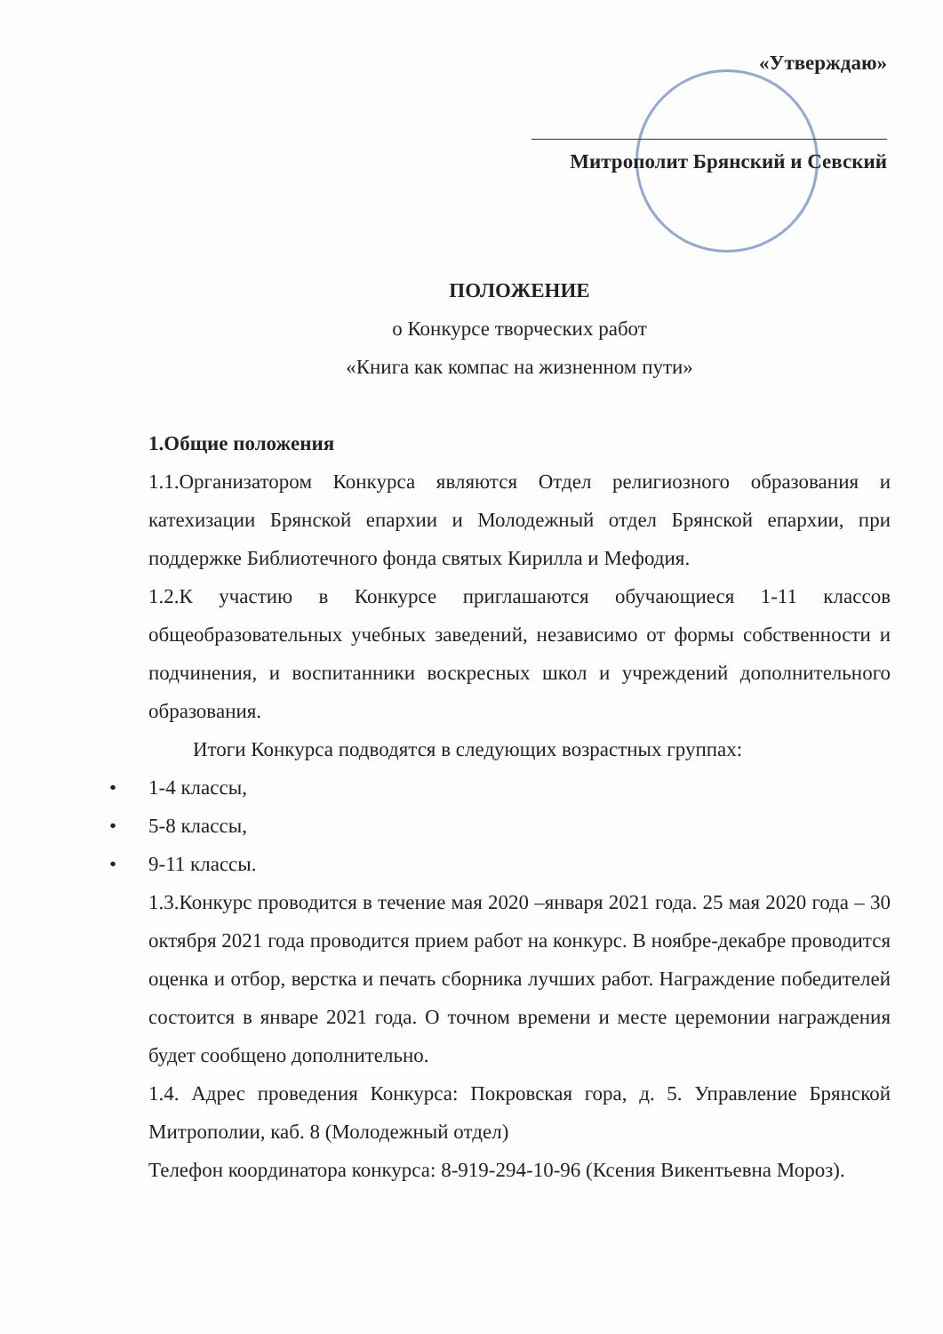«Утверждаю»
Митрополит Брянский и Севский
ПОЛОЖЕНИЕ
о Конкурсе творческих работ
«Книга как компас на жизненном пути»
1.Общие положения
1.1.Организатором Конкурса являются Отдел религиозного образования и катехизации Брянской епархии и Молодежный отдел Брянской епархии, при поддержке Библиотечного фонда святых Кирилла и Мефодия.
1.2.К участию в Конкурсе приглашаются обучающиеся 1-11 классов общеобразовательных учебных заведений, независимо от формы собственности и подчинения, и воспитанники воскресных школ и учреждений дополнительного образования.
Итоги Конкурса подводятся в следующих возрастных группах:
• 1-4 классы,
• 5-8 классы,
• 9-11 классы.
1.3.Конкурс проводится в течение мая 2020 –января 2021 года. 25 мая 2020 года – 30 октября 2021 года проводится прием работ на конкурс. В ноябре-декабре проводится оценка и отбор, верстка и печать сборника лучших работ. Награждение победителей состоится в январе 2021 года. О точном времени и месте церемонии награждения будет сообщено дополнительно.
1.4. Адрес проведения Конкурса: Покровская гора, д. 5. Управление Брянской Митрополии, каб. 8 (Молодежный отдел)
Телефон координатора конкурса: 8-919-294-10-96 (Ксения Викентьевна Мороз).